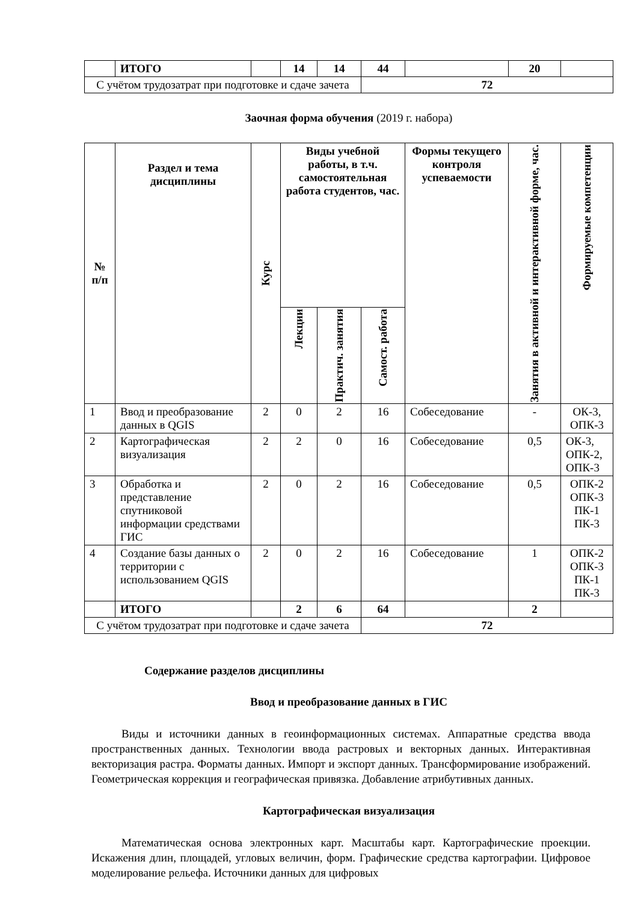| | ИТОГО | | 14 | 14 | 44 | | 20 | |
| С учётом трудозатрат при подготовке и сдаче зачета | | | | | 72 | | | |
Заочная форма обучения (2019 г. набора)
| № п/п | Раздел и тема дисциплины | Курс | Виды учебной работы, в т.ч. самостоятельная работа студентов, час. | | | Формы текущего контроля успеваемости | Занятия в активной и интерактивной форме, час. | Формируемые компетенции |
| --- | --- | --- | --- | --- | --- | --- | --- | --- |
| | | | Лекции | Практич. занятия | Самост. работа | | | |
| 1 | Ввод и преобразование данных в QGIS | 2 | 0 | 2 | 16 | Собеседование | - | ОК-3, ОПК-3 |
| 2 | Картографическая визуализация | 2 | 2 | 0 | 16 | Собеседование | 0,5 | ОК-3, ОПК-2, ОПК-3 |
| 3 | Обработка и представление спутниковой информации средствами ГИС | 2 | 0 | 2 | 16 | Собеседование | 0,5 | ОПК-2 ОПК-3 ПК-1 ПК-3 |
| 4 | Создание базы данных о территории с использованием QGIS | 2 | 0 | 2 | 16 | Собеседование | 1 | ОПК-2 ОПК-3 ПК-1 ПК-3 |
| | ИТОГО | | 2 | 6 | 64 | | 2 | |
| С учётом трудозатрат при подготовке и сдаче зачета | | | | | 72 | | | |
Содержание разделов дисциплины
Ввод и преобразование данных в ГИС
Виды и источники данных в геоинформационных системах. Аппаратные средства ввода пространственных данных. Технологии ввода растровых и векторных данных. Интерактивная векторизация растра. Форматы данных. Импорт и экспорт данных. Трансформирование изображений. Геометрическая коррекция и географическая привязка. Добавление атрибутивных данных.
Картографическая визуализация
Математическая основа электронных карт. Масштабы карт. Картографические проекции. Искажения длин, площадей, угловых величин, форм. Графические средства картографии. Цифровое моделирование рельефа. Источники данных для цифровых